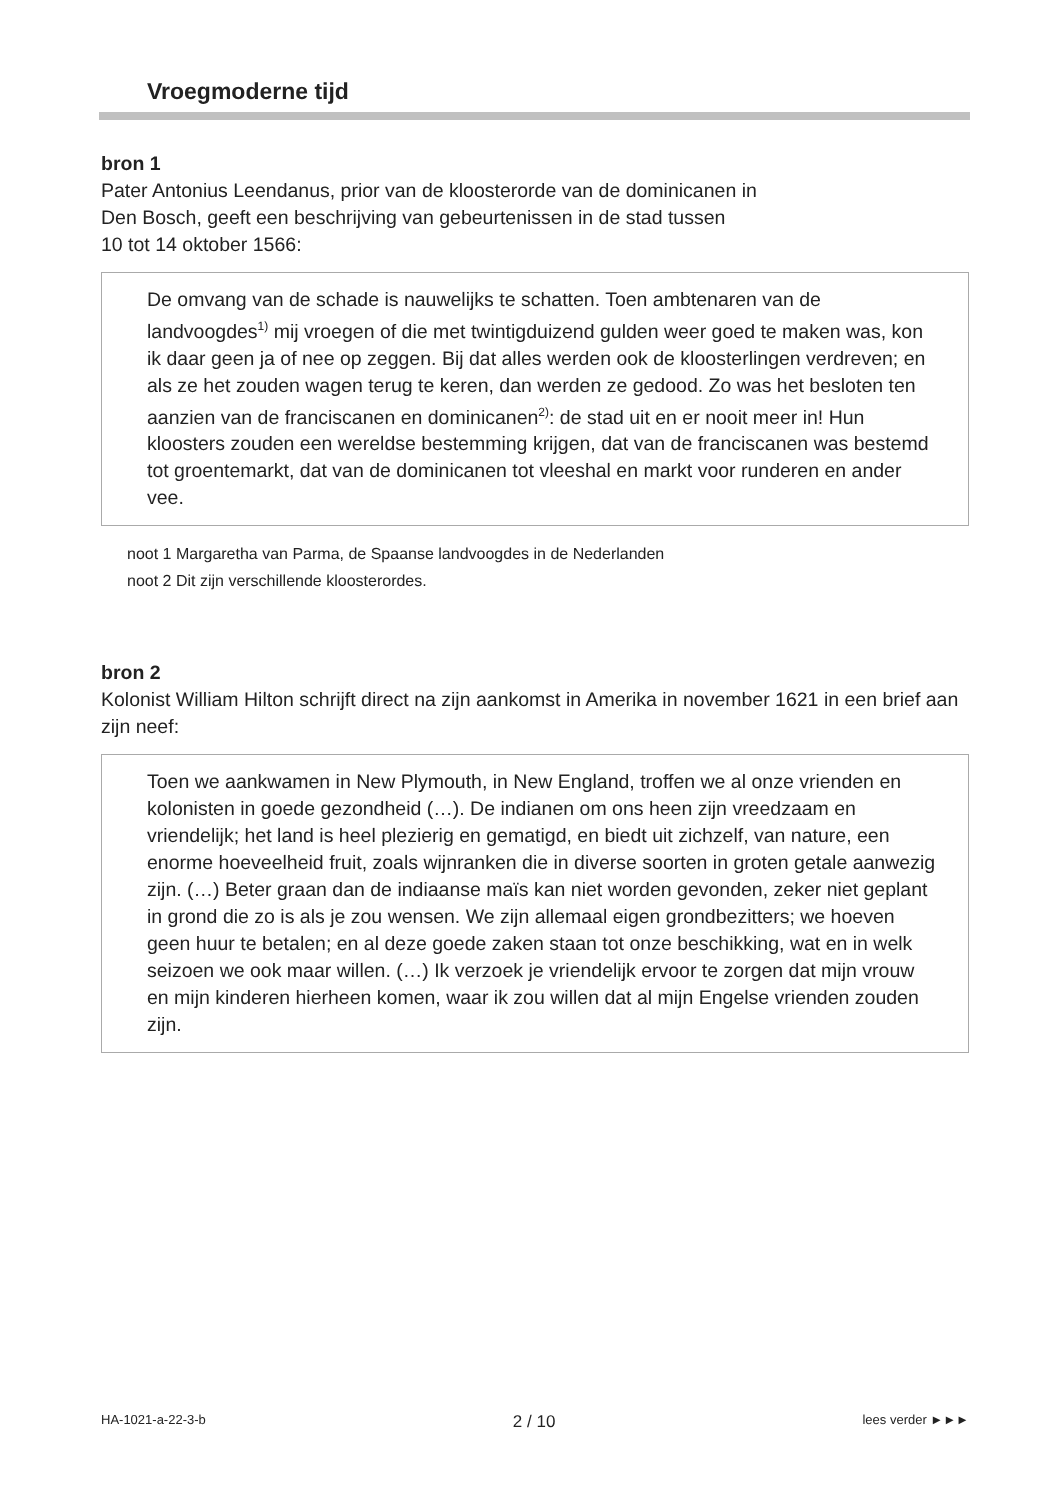Vroegmoderne tijd
bron 1
Pater Antonius Leendanus, prior van de kloosterorde van de dominicanen in
Den Bosch, geeft een beschrijving van gebeurtenissen in de stad tussen
10 tot 14 oktober 1566:
De omvang van de schade is nauwelijks te schatten. Toen ambtenaren van de landvoogdes<sup>1)</sup> mij vroegen of die met twintigduizend gulden weer goed te maken was, kon ik daar geen ja of nee op zeggen. Bij dat alles werden ook de kloosterlingen verdreven; en als ze het zouden wagen terug te keren, dan werden ze gedood. Zo was het besloten ten aanzien van de franciscanen en dominicanen<sup>2)</sup>: de stad uit en er nooit meer in! Hun kloosters zouden een wereldse bestemming krijgen, dat van de franciscanen was bestemd tot groentemarkt, dat van de dominicanen tot vleeshal en markt voor runderen en ander vee.
noot 1 Margaretha van Parma, de Spaanse landvoogdes in de Nederlanden
noot 2 Dit zijn verschillende kloosterordes.
bron 2
Kolonist William Hilton schrijft direct na zijn aankomst in Amerika in november 1621 in een brief aan zijn neef:
Toen we aankwamen in New Plymouth, in New England, troffen we al onze vrienden en kolonisten in goede gezondheid (…). De indianen om ons heen zijn vreedzaam en vriendelijk; het land is heel plezierig en gematigd, en biedt uit zichzelf, van nature, een enorme hoeveelheid fruit, zoals wijnranken die in diverse soorten in groten getale aanwezig zijn. (…) Beter graan dan de indiaanse maïs kan niet worden gevonden, zeker niet geplant in grond die zo is als je zou wensen. We zijn allemaal eigen grondbezitters; we hoeven geen huur te betalen; en al deze goede zaken staan tot onze beschikking, wat en in welk seizoen we ook maar willen. (…) Ik verzoek je vriendelijk ervoor te zorgen dat mijn vrouw en mijn kinderen hierheen komen, waar ik zou willen dat al mijn Engelse vrienden zouden zijn.
HA-1021-a-22-3-b 2 / 10 lees verder ►►►